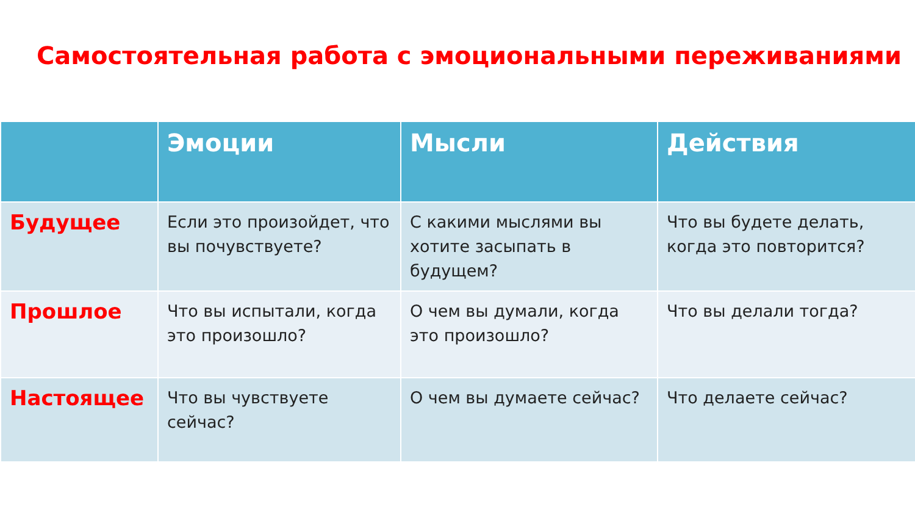Самостоятельная работа с эмоциональными переживаниями
| | Эмоции | Мысли | Действия |
| --- | --- | --- | --- |
| Будущее | Если это произойдет, что вы почувствуете? | С какими мыслями вы хотите засыпать в будущем? | Что вы будете делать, когда это повторится? |
| Прошлое | Что вы испытали, когда это произошло? | О чем вы думали, когда это произошло? | Что вы делали тогда? |
| Настоящее | Что вы чувствуете сейчас? | О чем вы думаете сейчас? | Что делаете сейчас? |